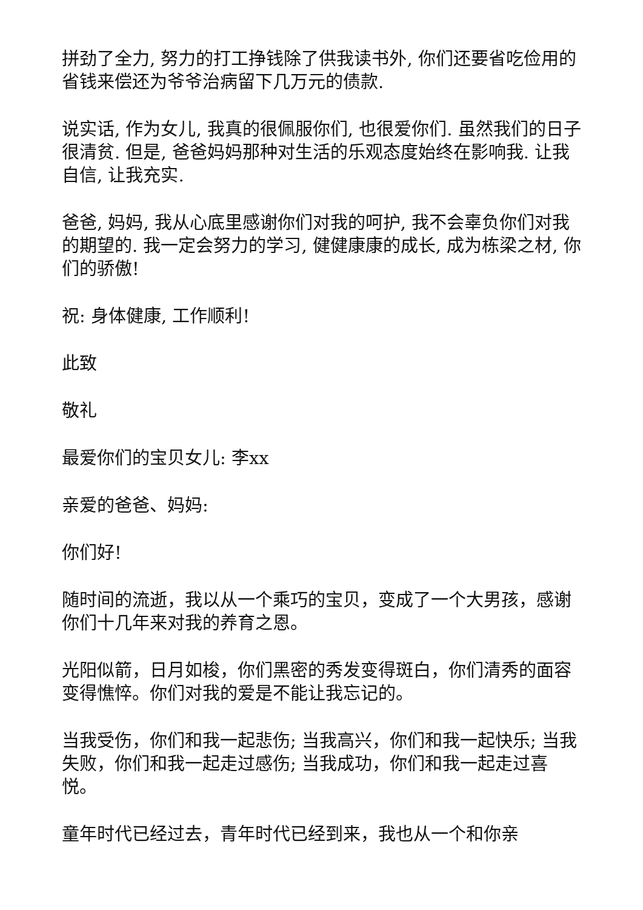拼劲了全力, 努力的打工挣钱除了供我读书外, 你们还要省吃俭用的省钱来偿还为爷爷治病留下几万元的债款.
说实话, 作为女儿, 我真的很佩服你们, 也很爱你们. 虽然我们的日子很清贫. 但是, 爸爸妈妈那种对生活的乐观态度始终在影响我. 让我自信, 让我充实.
爸爸, 妈妈, 我从心底里感谢你们对我的呵护, 我不会辜负你们对我的期望的. 我一定会努力的学习, 健健康康的成长, 成为栋梁之材, 你们的骄傲!
祝: 身体健康, 工作顺利!
此致
敬礼
最爱你们的宝贝女儿: 李xx
亲爱的爸爸、妈妈:
你们好!
随时间的流逝，我以从一个乘巧的宝贝，变成了一个大男孩，感谢你们十几年来对我的养育之恩。
光阳似箭，日月如梭，你们黑密的秀发变得斑白，你们清秀的面容变得憔悴。你们对我的爱是不能让我忘记的。
当我受伤，你们和我一起悲伤; 当我高兴，你们和我一起快乐; 当我失败，你们和我一起走过感伤; 当我成功，你们和我一起走过喜悦。
童年时代已经过去，青年时代已经到来，我也从一个和你亲